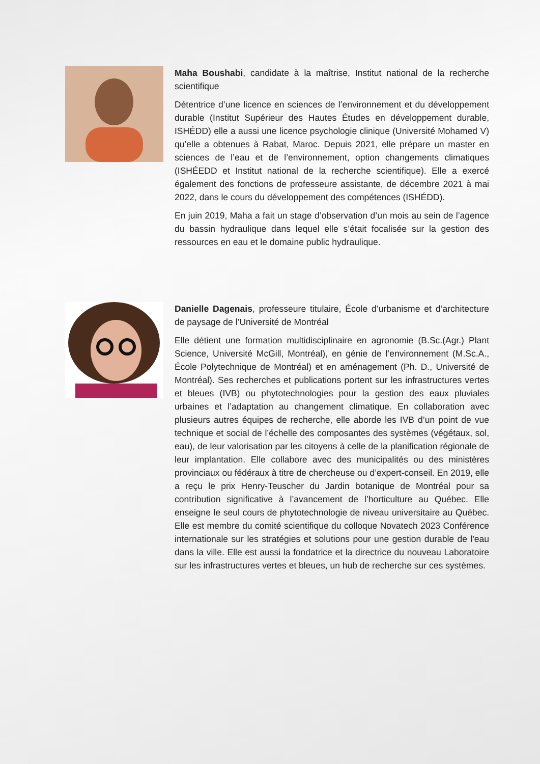Maha Boushabi, candidate à la maîtrise, Institut national de la recherche scientifique
Détentrice d’une licence en sciences de l’environnement et du développement durable (Institut Supérieur des Hautes Études en développement durable, ISHÉDD) elle a aussi une licence psychologie clinique (Université Mohamed V) qu’elle a obtenues à Rabat, Maroc. Depuis 2021, elle prépare un master en sciences de l’eau et de l’environnement, option changements climatiques (ISHÉEDD et Institut national de la recherche scientifique). Elle a exercé également des fonctions de professeure assistante, de décembre 2021 à mai 2022, dans le cours du développement des compétences (ISHÉDD).
En juin 2019, Maha a fait un stage d’observation d’un mois au sein de l’agence du bassin hydraulique dans lequel elle s’était focalisée sur la gestion des ressources en eau et le domaine public hydraulique.
Danielle Dagenais, professeure titulaire, École d’urbanisme et d’architecture de paysage de l’Université de Montréal
Elle détient une formation multidisciplinaire en agronomie (B.Sc.(Agr.) Plant Science, Université McGill, Montréal), en génie de l’environnement (M.Sc.A., École Polytechnique de Montréal) et en aménagement (Ph. D., Université de Montréal). Ses recherches et publications portent sur les infrastructures vertes et bleues (IVB) ou phytotechnologies pour la gestion des eaux pluviales urbaines et l’adaptation au changement climatique. En collaboration avec plusieurs autres équipes de recherche, elle aborde les IVB d’un point de vue technique et social de l’échelle des composantes des systèmes (végétaux, sol, eau), de leur valorisation par les citoyens à celle de la planification régionale de leur implantation. Elle collabore avec des municipalités ou des ministères provinciaux ou fédéraux à titre de chercheuse ou d’expert-conseil. En 2019, elle a reçu le prix Henry-Teuscher du Jardin botanique de Montréal pour sa contribution significative à l’avancement de l’horticulture au Québec. Elle enseigne le seul cours de phytotechnologie de niveau universitaire au Québec. Elle est membre du comité scientifique du colloque Novatech 2023 Conférence internationale sur les stratégies et solutions pour une gestion durable de l'eau dans la ville. Elle est aussi la fondatrice et la directrice du nouveau Laboratoire sur les infrastructures vertes et bleues, un hub de recherche sur ces systèmes.